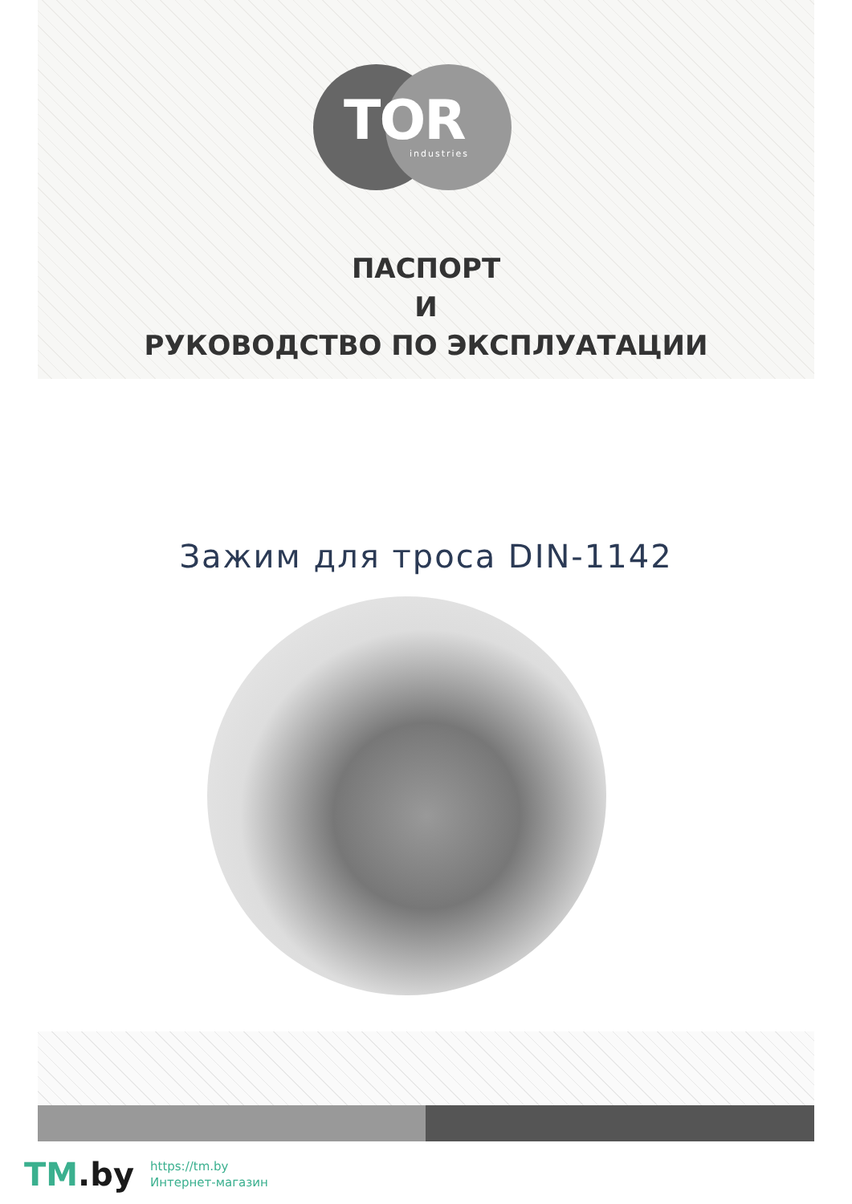TOR
industries
ПАСПОРТ
И
РУКОВОДСТВО ПО ЭКСПЛУАТАЦИИ
Зажим для троса DIN-1142
TM.by
https://tm.by
Интернет-магазин